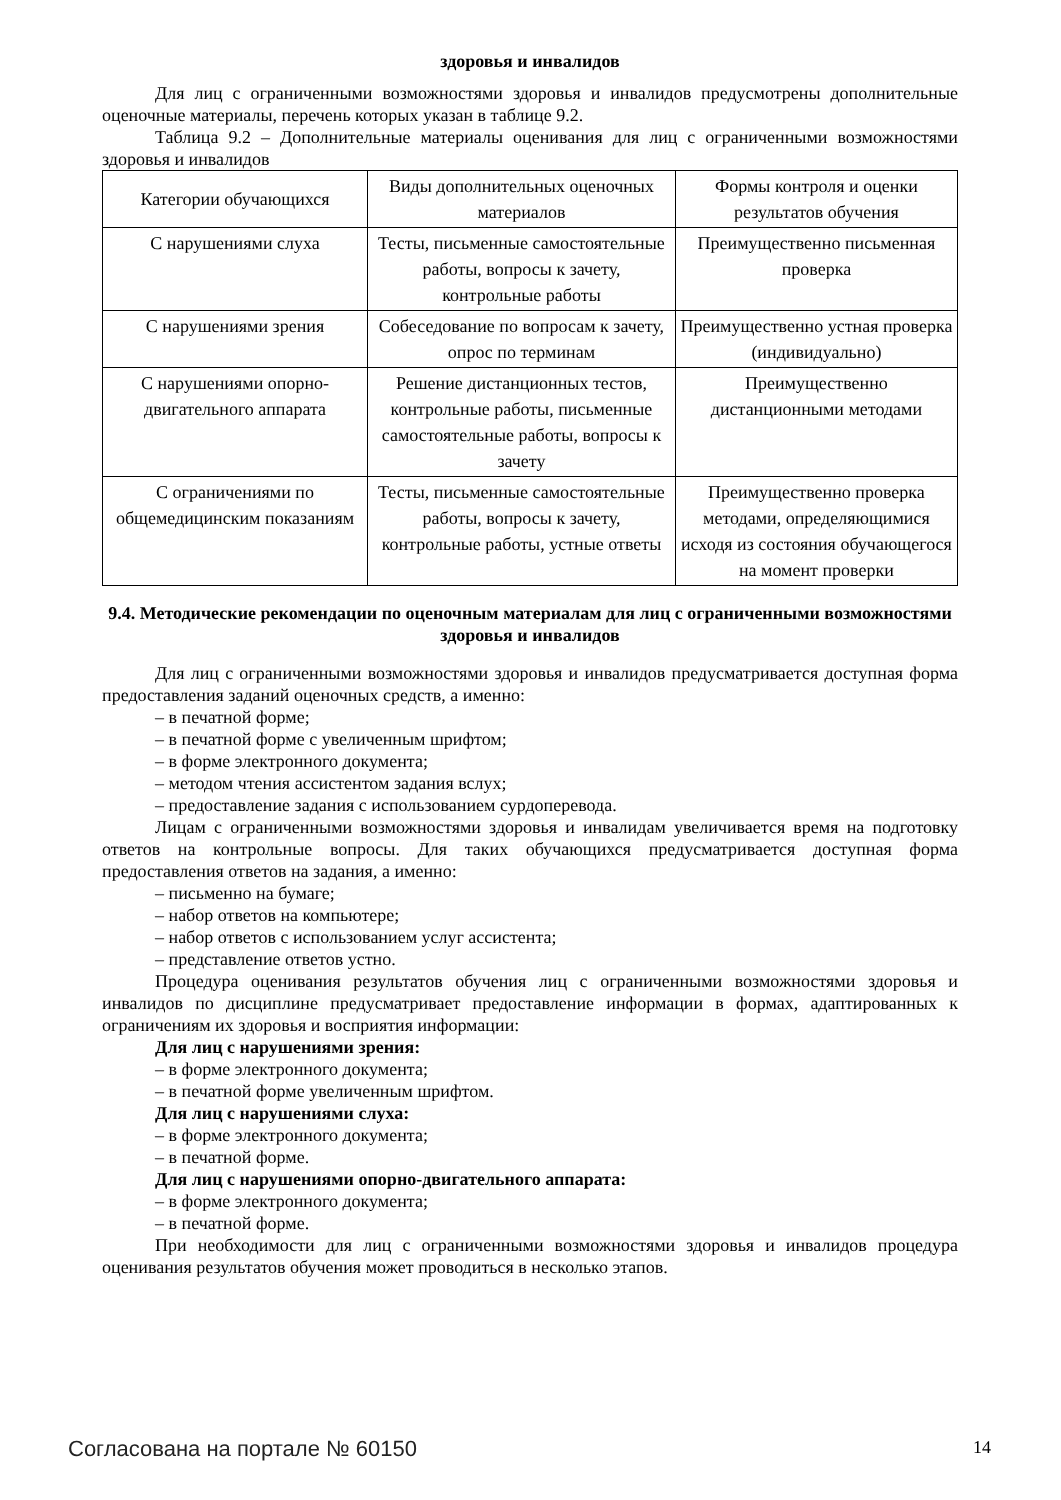здоровья и инвалидов
Для лиц с ограниченными возможностями здоровья и инвалидов предусмотрены дополнительные оценочные материалы, перечень которых указан в таблице 9.2.
Таблица 9.2 – Дополнительные материалы оценивания для лиц с ограниченными возможностями здоровья и инвалидов
| Категории обучающихся | Виды дополнительных оценочных материалов | Формы контроля и оценки результатов обучения |
| С нарушениями слуха | Тесты, письменные самостоятельные работы, вопросы к зачету, контрольные работы | Преимущественно письменная проверка |
| С нарушениями зрения | Собеседование по вопросам к зачету, опрос по терминам | Преимущественно устная проверка (индивидуально) |
| С нарушениями опорно-двигательного аппарата | Решение дистанционных тестов, контрольные работы, письменные самостоятельные работы, вопросы к зачету | Преимущественно дистанционными методами |
| С ограничениями по общемедицинским показаниям | Тесты, письменные самостоятельные работы, вопросы к зачету, контрольные работы, устные ответы | Преимущественно проверка методами, определяющимися исходя из состояния обучающегося на момент проверки |
9.4. Методические рекомендации по оценочным материалам для лиц с ограниченными возможностями здоровья и инвалидов
Для лиц с ограниченными возможностями здоровья и инвалидов предусматривается доступная форма предоставления заданий оценочных средств, а именно:
– в печатной форме;
– в печатной форме с увеличенным шрифтом;
– в форме электронного документа;
– методом чтения ассистентом задания вслух;
– предоставление задания с использованием сурдоперевода.
Лицам с ограниченными возможностями здоровья и инвалидам увеличивается время на подготовку ответов на контрольные вопросы. Для таких обучающихся предусматривается доступная форма предоставления ответов на задания, а именно:
– письменно на бумаге;
– набор ответов на компьютере;
– набор ответов с использованием услуг ассистента;
– представление ответов устно.
Процедура оценивания результатов обучения лиц с ограниченными возможностями здоровья и инвалидов по дисциплине предусматривает предоставление информации в формах, адаптированных к ограничениям их здоровья и восприятия информации:
Для лиц с нарушениями зрения:
– в форме электронного документа;
– в печатной форме увеличенным шрифтом.
Для лиц с нарушениями слуха:
– в форме электронного документа;
– в печатной форме.
Для лиц с нарушениями опорно-двигательного аппарата:
– в форме электронного документа;
– в печатной форме.
При необходимости для лиц с ограниченными возможностями здоровья и инвалидов процедура оценивания результатов обучения может проводиться в несколько этапов.
Согласована на портале № 60150 14